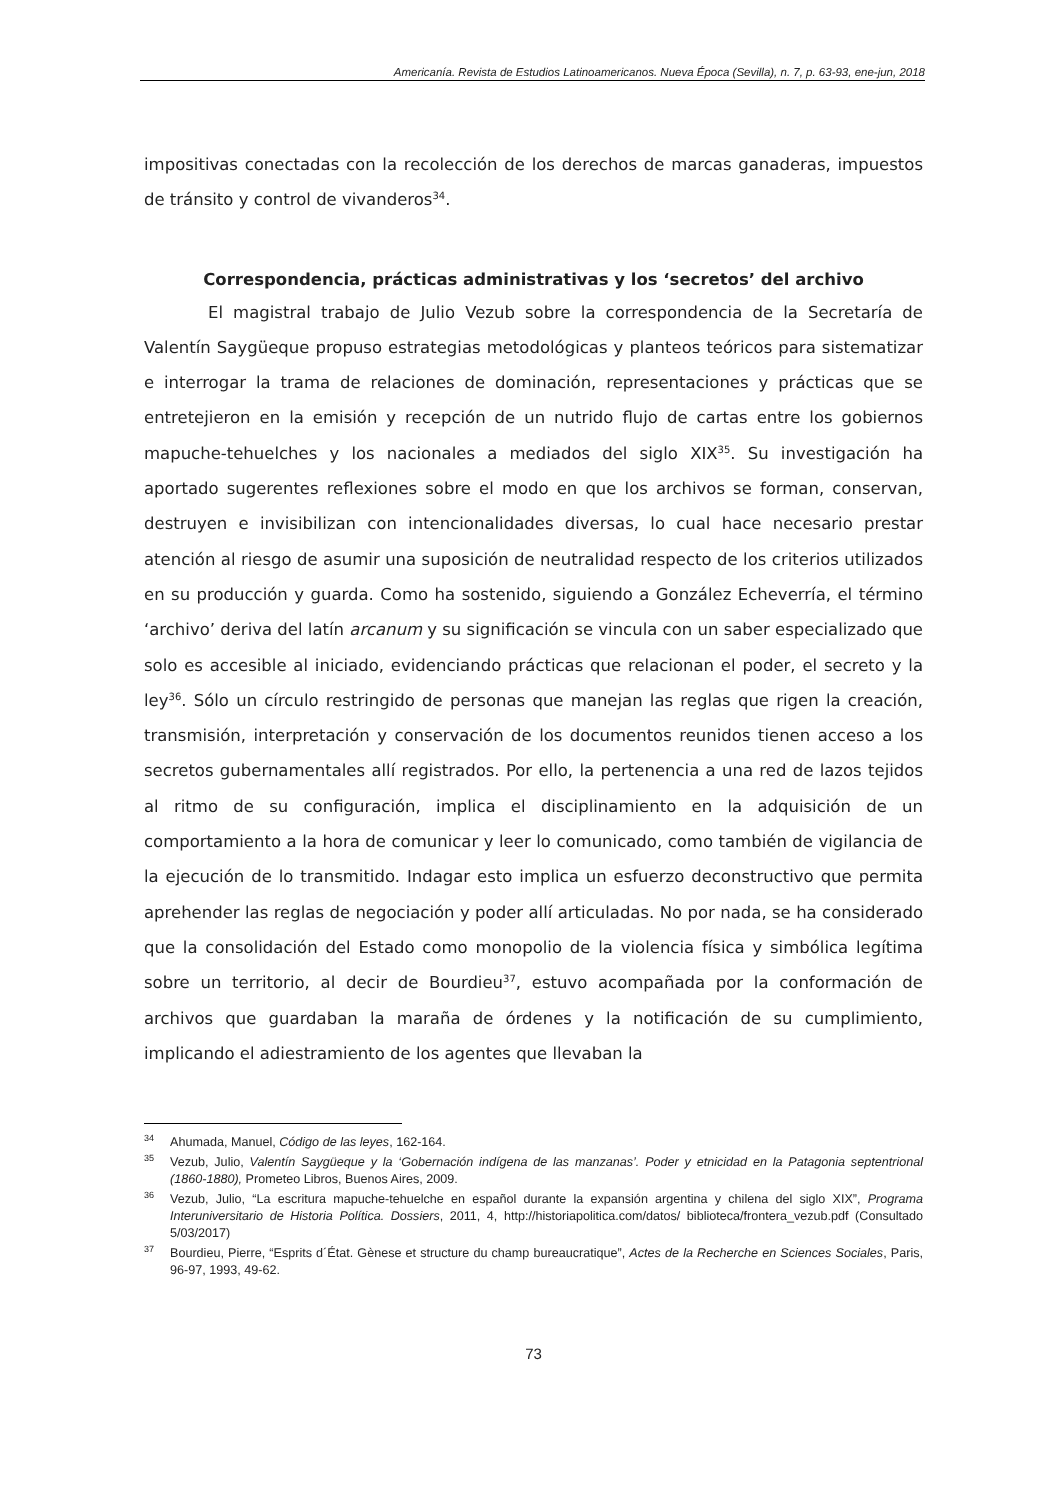Americanía. Revista de Estudios Latinoamericanos. Nueva Época (Sevilla), n. 7, p. 63-93, ene-jun, 2018
impositivas conectadas con la recolección de los derechos de marcas ganaderas, impuestos de tránsito y control de vivanderos<sup>34</sup>.
Correspondencia, prácticas administrativas y los ‘secretos’ del archivo
El magistral trabajo de Julio Vezub sobre la correspondencia de la Secretaría de Valentín Saygüeque propuso estrategias metodológicas y planteos teóricos para sistematizar e interrogar la trama de relaciones de dominación, representaciones y prácticas que se entretejieron en la emisión y recepción de un nutrido flujo de cartas entre los gobiernos mapuche-tehuelches y los nacionales a mediados del siglo XIX<sup>35</sup>. Su investigación ha aportado sugerentes reflexiones sobre el modo en que los archivos se forman, conservan, destruyen e invisibilizan con intencionalidades diversas, lo cual hace necesario prestar atención al riesgo de asumir una suposición de neutralidad respecto de los criterios utilizados en su producción y guarda. Como ha sostenido, siguiendo a González Echeverría, el término ‘archivo’ deriva del latín arcanum y su significación se vincula con un saber especializado que solo es accesible al iniciado, evidenciando prácticas que relacionan el poder, el secreto y la ley<sup>36</sup>. Sólo un círculo restringido de personas que manejan las reglas que rigen la creación, transmisión, interpretación y conservación de los documentos reunidos tienen acceso a los secretos gubernamentales allí registrados. Por ello, la pertenencia a una red de lazos tejidos al ritmo de su configuración, implica el disciplinamiento en la adquisición de un comportamiento a la hora de comunicar y leer lo comunicado, como también de vigilancia de la ejecución de lo transmitido. Indagar esto implica un esfuerzo deconstructivo que permita aprehender las reglas de negociación y poder allí articuladas. No por nada, se ha considerado que la consolidación del Estado como monopolio de la violencia física y simbólica legítima sobre un territorio, al decir de Bourdieu<sup>37</sup>, estuvo acompañada por la conformación de archivos que guardaban la maraña de órdenes y la notificación de su cumplimiento, implicando el adiestramiento de los agentes que llevaban la
<sup>34</sup> Ahumada, Manuel, Código de las leyes, 162-164.
<sup>35</sup> Vezub, Julio, Valentín Saygüeque y la ‘Gobernación indígena de las manzanas’. Poder y etnicidad en la Patagonia septentrional (1860-1880), Prometeo Libros, Buenos Aires, 2009.
<sup>36</sup> Vezub, Julio, “La escritura mapuche-tehuelche en español durante la expansión argentina y chilena del siglo XIX”, Programa Interuniversitario de Historia Política. Dossiers, 2011, 4, http://historiapolitica.com/datos/ biblioteca/frontera_vezub.pdf (Consultado 5/03/2017)
<sup>37</sup> Bourdieu, Pierre, “Esprits d´État. Gènese et structure du champ bureaucratique”, Actes de la Recherche en Sciences Sociales, Paris, 96-97, 1993, 49-62.
73